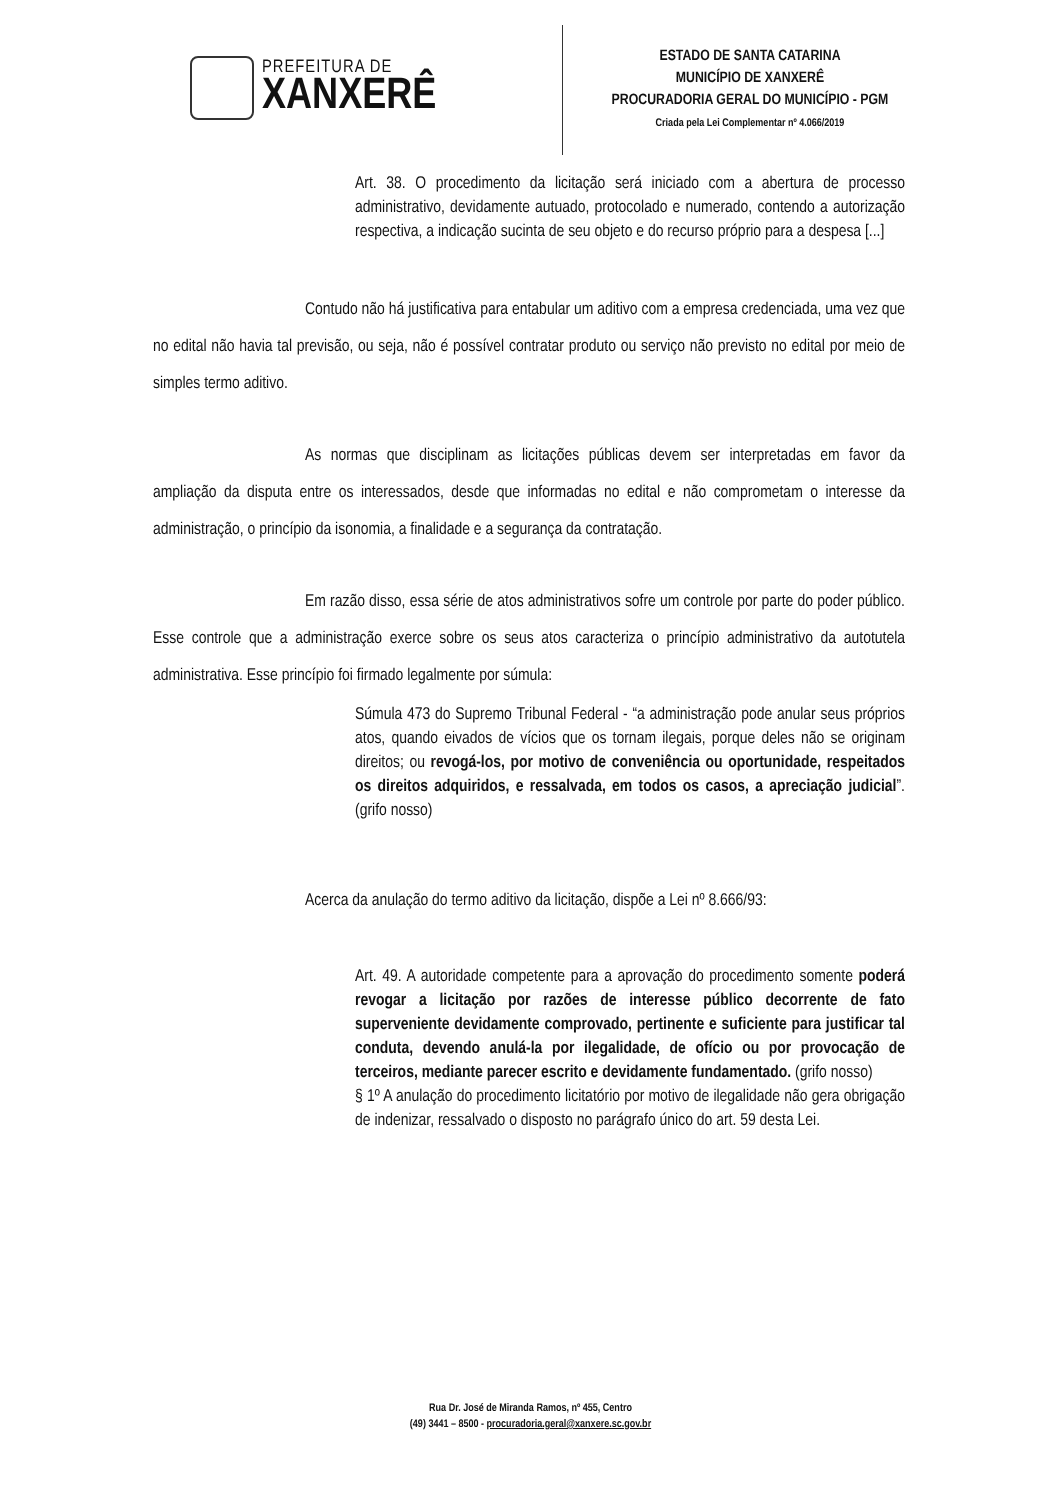PREFEITURA DE
XANXERÊ
ESTADO DE SANTA CATARINA
MUNICÍPIO DE XANXERÊ
PROCURADORIA GERAL DO MUNICÍPIO - PGM
Criada pela Lei Complementar nº 4.066/2019
Art. 38. O procedimento da licitação será iniciado com a abertura de processo administrativo, devidamente autuado, protocolado e numerado, contendo a autorização respectiva, a indicação sucinta de seu objeto e do recurso próprio para a despesa [...]
Contudo não há justificativa para entabular um aditivo com a empresa credenciada, uma vez que no edital não havia tal previsão, ou seja, não é possível contratar produto ou serviço não previsto no edital por meio de simples termo aditivo.
As normas que disciplinam as licitações públicas devem ser interpretadas em favor da ampliação da disputa entre os interessados, desde que informadas no edital e não comprometam o interesse da administração, o princípio da isonomia, a finalidade e a segurança da contratação.
Em razão disso, essa série de atos administrativos sofre um controle por parte do poder público. Esse controle que a administração exerce sobre os seus atos caracteriza o princípio administrativo da autotutela administrativa. Esse princípio foi firmado legalmente por súmula:
Súmula 473 do Supremo Tribunal Federal - “a administração pode anular seus próprios atos, quando eivados de vícios que os tornam ilegais, porque deles não se originam direitos; ou revogá-los, por motivo de conveniência ou oportunidade, respeitados os direitos adquiridos, e ressalvada, em todos os casos, a apreciação judicial”. (grifo nosso)
Acerca da anulação do termo aditivo da licitação, dispõe a Lei nº 8.666/93:
Art. 49. A autoridade competente para a aprovação do procedimento somente poderá revogar a licitação por razões de interesse público decorrente de fato superveniente devidamente comprovado, pertinente e suficiente para justificar tal conduta, devendo anulá-la por ilegalidade, de ofício ou por provocação de terceiros, mediante parecer escrito e devidamente fundamentado. (grifo nosso)
§ 1º A anulação do procedimento licitatório por motivo de ilegalidade não gera obrigação de indenizar, ressalvado o disposto no parágrafo único do art. 59 desta Lei.
Rua Dr. José de Miranda Ramos, nº 455, Centro
(49) 3441 – 8500 - procuradoria.geral@xanxere.sc.gov.br